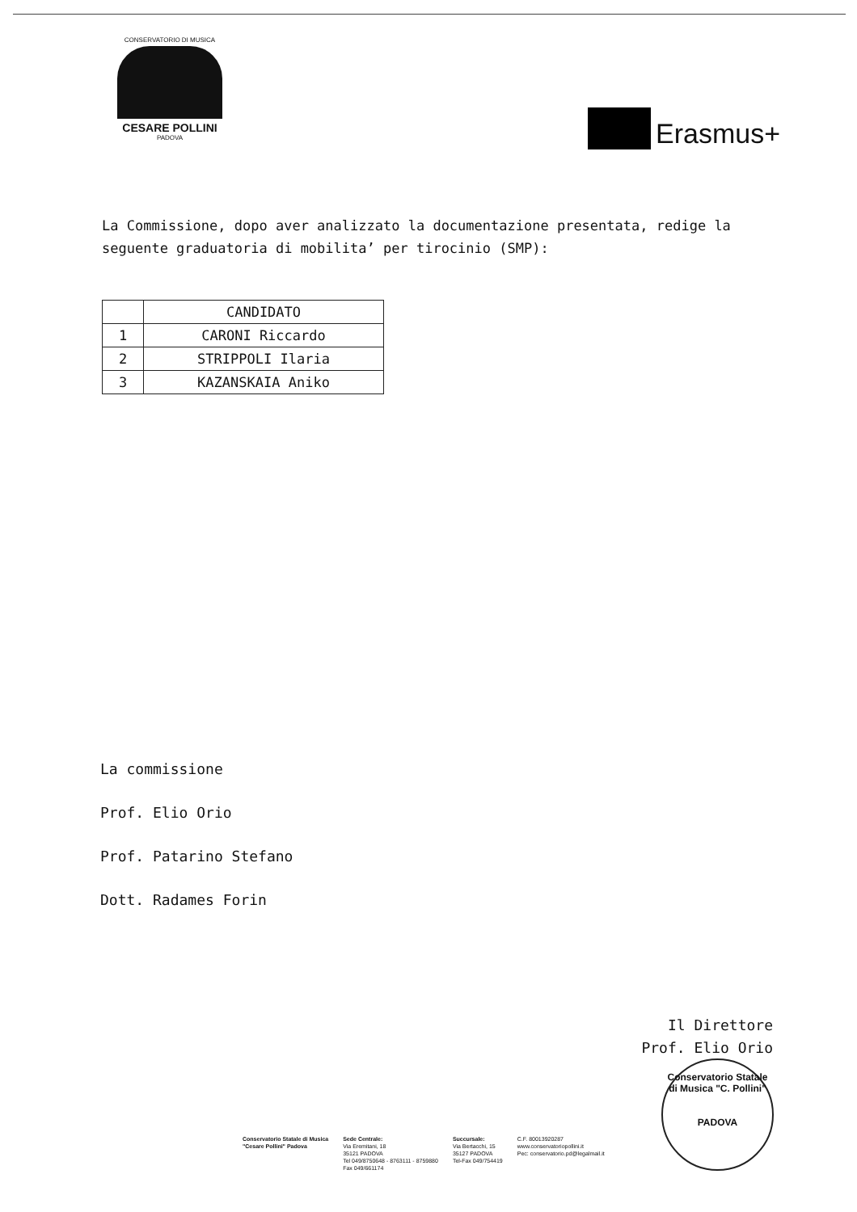CONSERVATORIO DI MUSICA
CESARE POLLINI
PADOVA
Erasmus+
La Commissione, dopo aver analizzato la documentazione presentata, redige la
seguente graduatoria di mobilita’ per tirocinio (SMP):
| | CANDIDATO |
| --- | --- |
| 1 | CARONI Riccardo |
| 2 | STRIPPOLI Ilaria |
| 3 | KAZANSKAIA Aniko |
La commissione
Prof. Elio Orio
Prof. Patarino Stefano
Dott. Radames Forin
Il Direttore
Prof. Elio Orio
Conservatorio Statale di Musica "C. Pollini"
PADOVA
Conservatorio Statale di Musica
"Cesare Pollini" Padova
Sede Centrale:
Via Eremitani, 18
35121 PADOVA
Tel 049/8750648 - 8763111 - 8759880
Fax 049/661174
Succursale:
Via Bertacchi, 15
35127 PADOVA
Tel-Fax 049/754419
C.F. 80013920287
www.conservatoriopollini.it
Pec: conservatorio.pd@legalmail.it